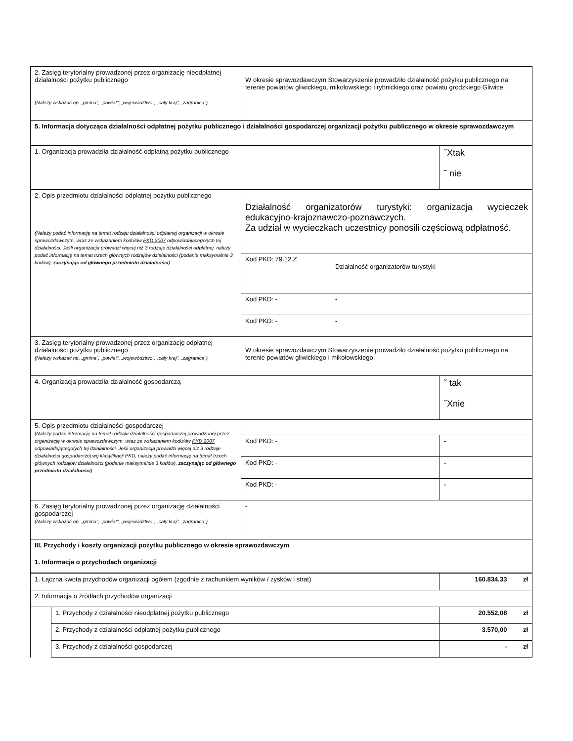| 2. Zasięg terytorialny prowadzonej przez organizację nieodpłatnej działalności pożytku publicznego (Należy wskazać np. „gmina", „powiat", „województwo", „cały kraj", „zagranica") | W okresie sprawozdawczym Stowarzyszenie prowadziło działalność pożytku publicznego na terenie powiatów gliwickiego, mikołowskiego i rybnickiego oraz powiatu grodzkiego Gliwice. | | |
| 5. Informacja dotycząca działalności odpłatnej pożytku publicznego i działalności gospodarczej organizacji pożytku publicznego w okresie sprawozdawczym | | | |
| 1. Organizacja prowadziła działalność odpłatną pożytku publicznego | | | ˘Xtak ˘ nie |
| 2. Opis przedmiotu działalności odpłatnej pożytku publicznego (Należy podać informację na temat rodzaju działalności odpłatnej organizacji w okresie sprawozdawczym, wraz ze wskazaniem kodu/ów PKD 2007 odpowiadającego/ych tej działalności. Jeśli organizacja prowadzi więcej niż 3 rodzaje działalności odpłatnej, należy podać informację na temat trzech głównych rodzajów działalności (podanie maksymalnie 3 kodów), zaczynając od głównego przedmiotu działalności ) | Działalność organizatorów turystyki: organizacja wycieczek edukacyjno-krajoznawczo-poznawczych. Za udział w wycieczkach uczestnicy ponosili częściową odpłatność. | | |
| | Kod PKD: 79.12.Z | Działalność organizatorów turystyki | |
| | Kod PKD: - | - | |
| | Kod PKD: - | - | |
| 3. Zasięg terytorialny prowadzonej przez organizację odpłatnej działalności pożytku publicznego (Należy wskazać np. „gmina", „powiat", „województwo", „cały kraj", „zagranica") | W okresie sprawozdawczym Stowarzyszenie prowadziło działalność pożytku publicznego na terenie powiatów gliwickiego i mikołowskiego. | | |
| 4. Organizacja prowadziła działalność gospodarczą | | | ˘ tak ˘Xnie |
| 5. Opis przedmiotu działalności gospodarczej (Należy podać informację na temat rodzaju działalności gospodarczej prowadzonej przez organizację w okresie sprawozdawczym, wraz ze wskazaniem kodu/ów PKD 2007 odpowiadającego/ych tej działalności. Jeśli organizacja prowadzi więcej niż 3 rodzaje działalności gospodarczej wg klasyfikacji PKD, należy podać informację na temat trzech głównych rodzajów działalności (podanie maksymalnie 3 kodów), zaczynając od głównego przedmiotu działalności ) | | | |
| | Kod PKD: - | | - |
| | Kod PKD: - | | - |
| | Kod PKD: - | | - |
| 6. Zasięg terytorialny prowadzonej przez organizację działalności gospodarczej (Należy wskazać np. „gmina", „powiat", „województwo", „cały kraj", „zagranica") | - | | |
| III. Przychody i koszty organizacji pożytku publicznego w okresie sprawozdawczym | | | |
| 1. Informacja o przychodach organizacji | | | |
| 1. Łączna kwota przychodów organizacji ogółem (zgodnie z rachunkiem wyników / zysków i strat) | | 160.834,33 zł |
| 2. Informacja o źródłach przychodów organizacji | | |
| | 1. Przychody z działalności nieodpłatnej pożytku publicznego | 20.552,08 zł |
| | 2. Przychody z działalności odpłatnej pożytku publicznego | 3.570,00 zł |
| | 3. Przychody z działalności gospodarczej | - zł |